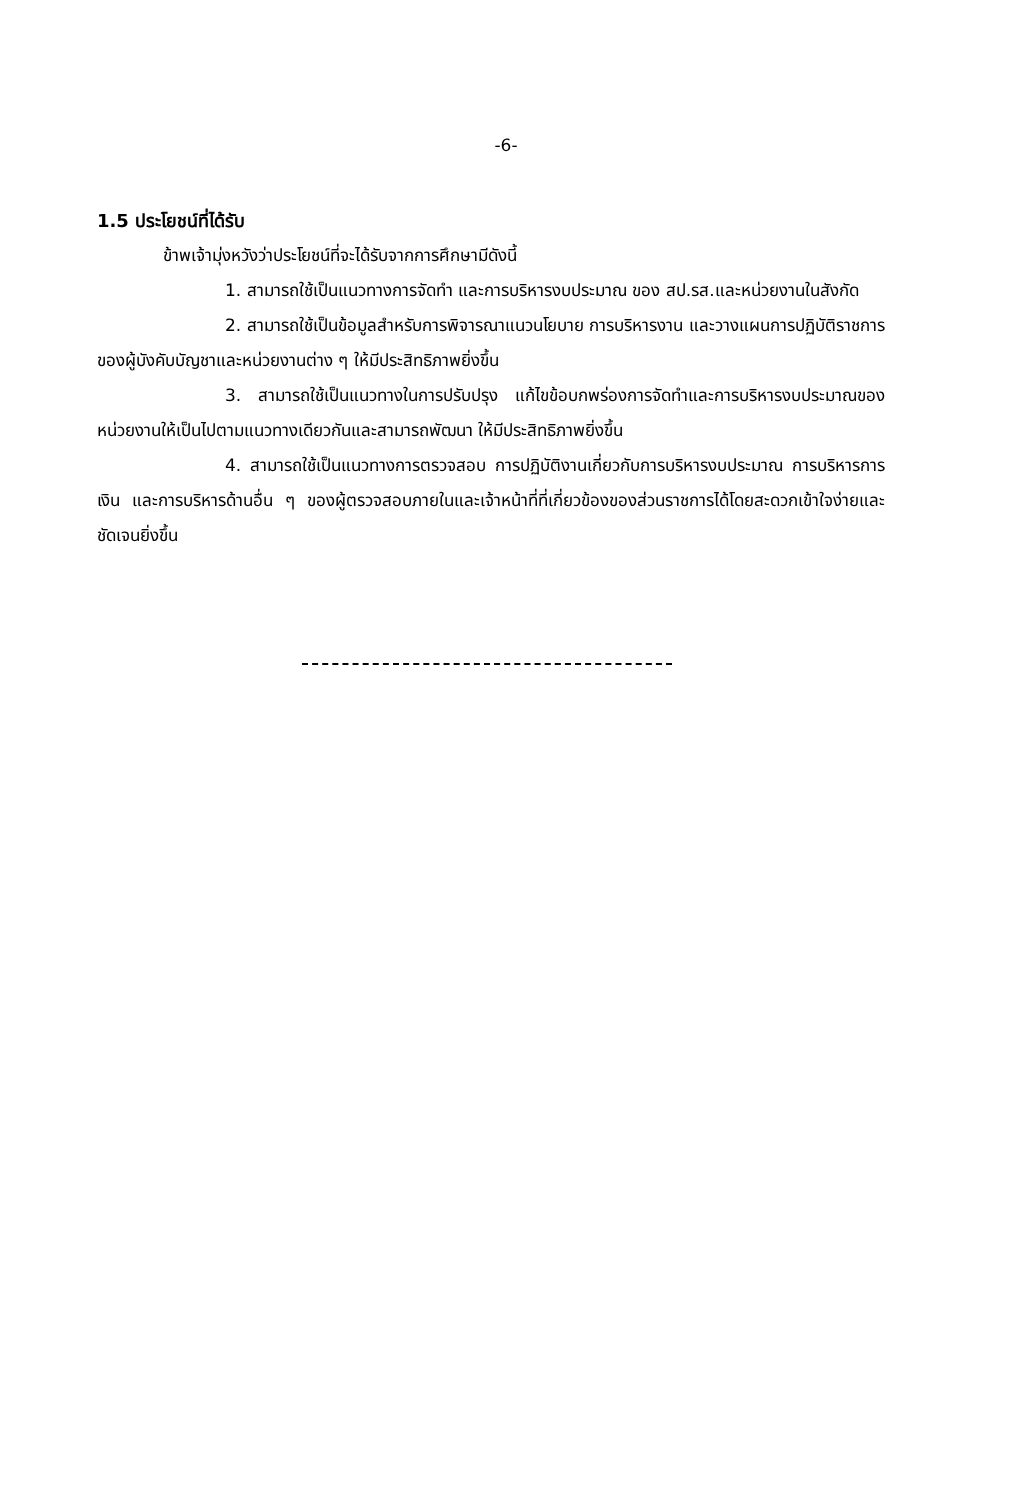-6-
1.5 ประโยชน์ที่ได้รับ
ข้าพเจ้ามุ่งหวังว่าประโยชน์ที่จะได้รับจากการศึกษามีดังนี้
1. สามารถใช้เป็นแนวทางการจัดทำ และการบริหารงบประมาณ ของ สป.รส.และหน่วยงานในสังกัด
2. สามารถใช้เป็นข้อมูลสำหรับการพิจารณาแนวนโยบาย การบริหารงาน และวางแผนการปฏิบัติราชการของผู้บังคับบัญชาและหน่วยงานต่าง ๆ ให้มีประสิทธิภาพยิ่งขึ้น
3. สามารถใช้เป็นแนวทางในการปรับปรุง แก้ไขข้อบกพร่องการจัดทำและการบริหารงบประมาณของหน่วยงานให้เป็นไปตามแนวทางเดียวกันและสามารถพัฒนา ให้มีประสิทธิภาพยิ่งขึ้น
4. สามารถใช้เป็นแนวทางการตรวจสอบ การปฏิบัติงานเกี่ยวกับการบริหารงบประมาณ การบริหารการเงิน และการบริหารด้านอื่น ๆ ของผู้ตรวจสอบภายในและเจ้าหน้าที่ที่เกี่ยวข้องของส่วนราชการได้โดยสะดวกเข้าใจง่ายและชัดเจนยิ่งขึ้น